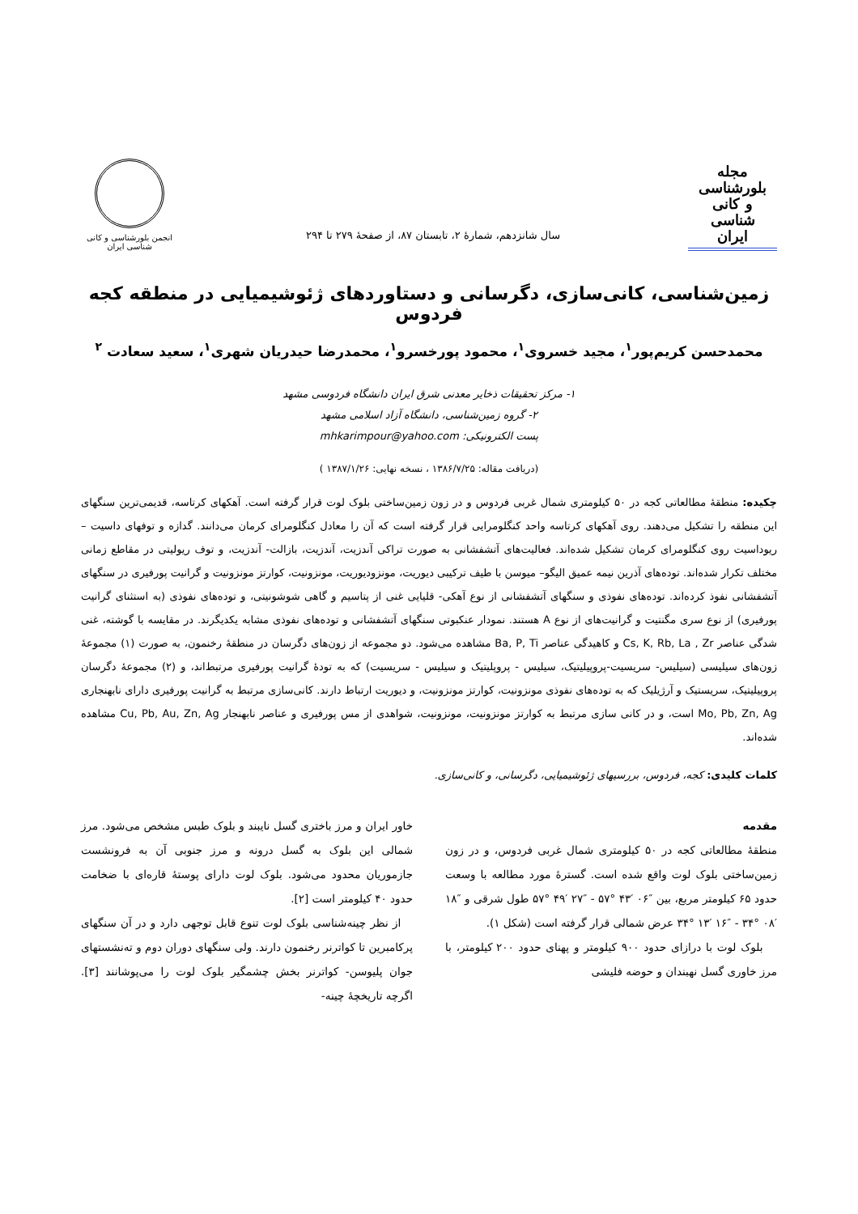مجله
بلورشناسی
و کانی شناسی
ایران
سال شانزدهم، شمارهٔ ۲، تابستان ۸۷، از صفحهٔ ۲۷۹ تا ۲۹۴
انجمن بلورشناسی و کانی شناسی ایران
زمین‌شناسی، کانی‌سازی، دگرسانی و دستاوردهای ژئوشیمیایی در منطقه کجه فردوس
محمدحسن کریم‌پور<sup>۱</sup>، مجید خسروی<sup>۱</sup>، محمود پورخسرو<sup>۱</sup>، محمدرضا حیدریان شهری<sup>۱</sup>، سعید سعادت <sup>۲</sup>
۱- مرکز تحقیقات ذخایر معدنی شرق ایران دانشگاه فردوسی مشهد
۲- گروه زمین‌شناسی، دانشگاه آزاد اسلامی مشهد
پست الکترونیکی: mhkarimpour@yahoo.com
(دریافت مقاله: ۱۳۸۶/۷/۲۵ ، نسخه نهایی: ۱۳۸۷/۱/۲۶ )
چکیده: منطقهٔ مطالعاتی کجه در ۵۰ کیلومتری شمال غربی فردوس و در زون زمین‌ساختی بلوک لوت قرار گرفته است. آهکهای کرتاسه، قدیمی‌ترین سنگهای این منطقه را تشکیل می‌دهند. روی آهکهای کرتاسه واحد کنگلومرایی قرار گرفته است که آن را معادل کنگلومرای کرمان می‌دانند. گدازه و توفهای داسیت –ریوداسیت روی کنگلومرای کرمان تشکیل شده‌اند. فعالیت‌های آتشفشانی به صورت تراکی آندزیت، آندزیت، بازالت- آندزیت، و توف ریولیتی در مقاطع زمانی مختلف تکرار شده‌اند. توده‌های آذرین نیمه عمیق الیگو– میوسن با طیف ترکیبی دیوریت، مونزودیوریت، مونزونیت، کوارتز مونزونیت و گرانیت پورفیری در سنگهای آتشفشانی نفوذ کرده‌اند. توده‌های نفوذی و سنگهای آتشفشانی از نوع آهکی- قلیایی غنی از پتاسیم و گاهی شوشونیتی، و توده‌های نفوذی (به استثنای گرانیت پورفیری) از نوع سری مگنتیت و گرانیت‌های از نوع A هستند. نمودار عنکبوتی سنگهای آتشفشانی و توده‌های نفوذی مشابه یکدیگرند. در مقایسه با گوشته، غنی شدگی عناصر Cs, K, Rb, La , Zr و کاهیدگی عناصر Ba, P, Ti مشاهده می‌شود. دو مجموعه از زون‌های دگرسان در منطقهٔ رخنمون، به صورت (۱) مجموعهٔ زون‌های سیلیسی (سیلیس- سریسیت-پروپیلیتیک، سیلیس - پروپلیتیک و سیلیس - سریسیت) که به تودهٔ گرانیت پورفیری مرتبط‌اند، و (۲) مجموعهٔ دگرسان پروپیلیتیک، سریستیک و آرژیلیک که به توده‌های نفوذی مونزونیت، کوارتز مونزونیت، و دیوریت ارتباط دارند. کانی‌سازی مرتبط به گرانیت پورفیری دارای نابهنجاری Mo, Pb, Zn, Ag است، و در کانی سازی مرتبط به کوارتز مونزونیت، مونزونیت، شواهدی از مس پورفیری و عناصر نابهنجار Cu, Pb, Au, Zn, Ag مشاهده شده‌اند.
کلمات کلیدی: کجه، فردوس، بررسیهای ژئوشیمیایی، دگرسانی، و کانی‌سازی.
مقدمه
منطقهٔ مطالعاتی کجه در ۵۰ کیلومتری شمال غربی فردوس، و در زون زمین‌ساختی بلوک لوت واقع شده است. گسترهٔ مورد مطالعه با وسعت حدود ۶۵ کیلومتر مربع، بین ″۰۶ ′۴۳ °۵۷ - ″۲۷ ′۴۹ °۵۷ طول شرقی و ″۱۸ ′۰۸ °۳۴ - ″۱۶ ′۱۳ °۳۴ عرض شمالی قرار گرفته است (شکل ۱).
بلوک لوت با درازای حدود ۹۰۰ کیلومتر و پهنای حدود ۲۰۰ کیلومتر، با مرز خاوری گسل نهبندان و حوضه فلیشی
خاور ایران و مرز باختری گسل نایبند و بلوک طبس مشخص می‌شود. مرز شمالی این بلوک به گسل درونه و مرز جنوبی آن به فرونشست جازموریان محدود می‌شود. بلوک لوت دارای پوستهٔ قاره‌ای با ضخامت حدود ۴۰ کیلومتر است [۲].
از نظر چینه‌شناسی بلوک لوت تنوع قابل توجهی دارد و در آن سنگهای پرکامبرین تا کواترنر رخنمون دارند. ولی سنگهای دوران دوم و ته‌نشستهای جوان پلیوسن- کواترنر بخش چشمگیر بلوک لوت را می‌پوشانند [۳]. اگرچه تاریخچهٔ چینه-